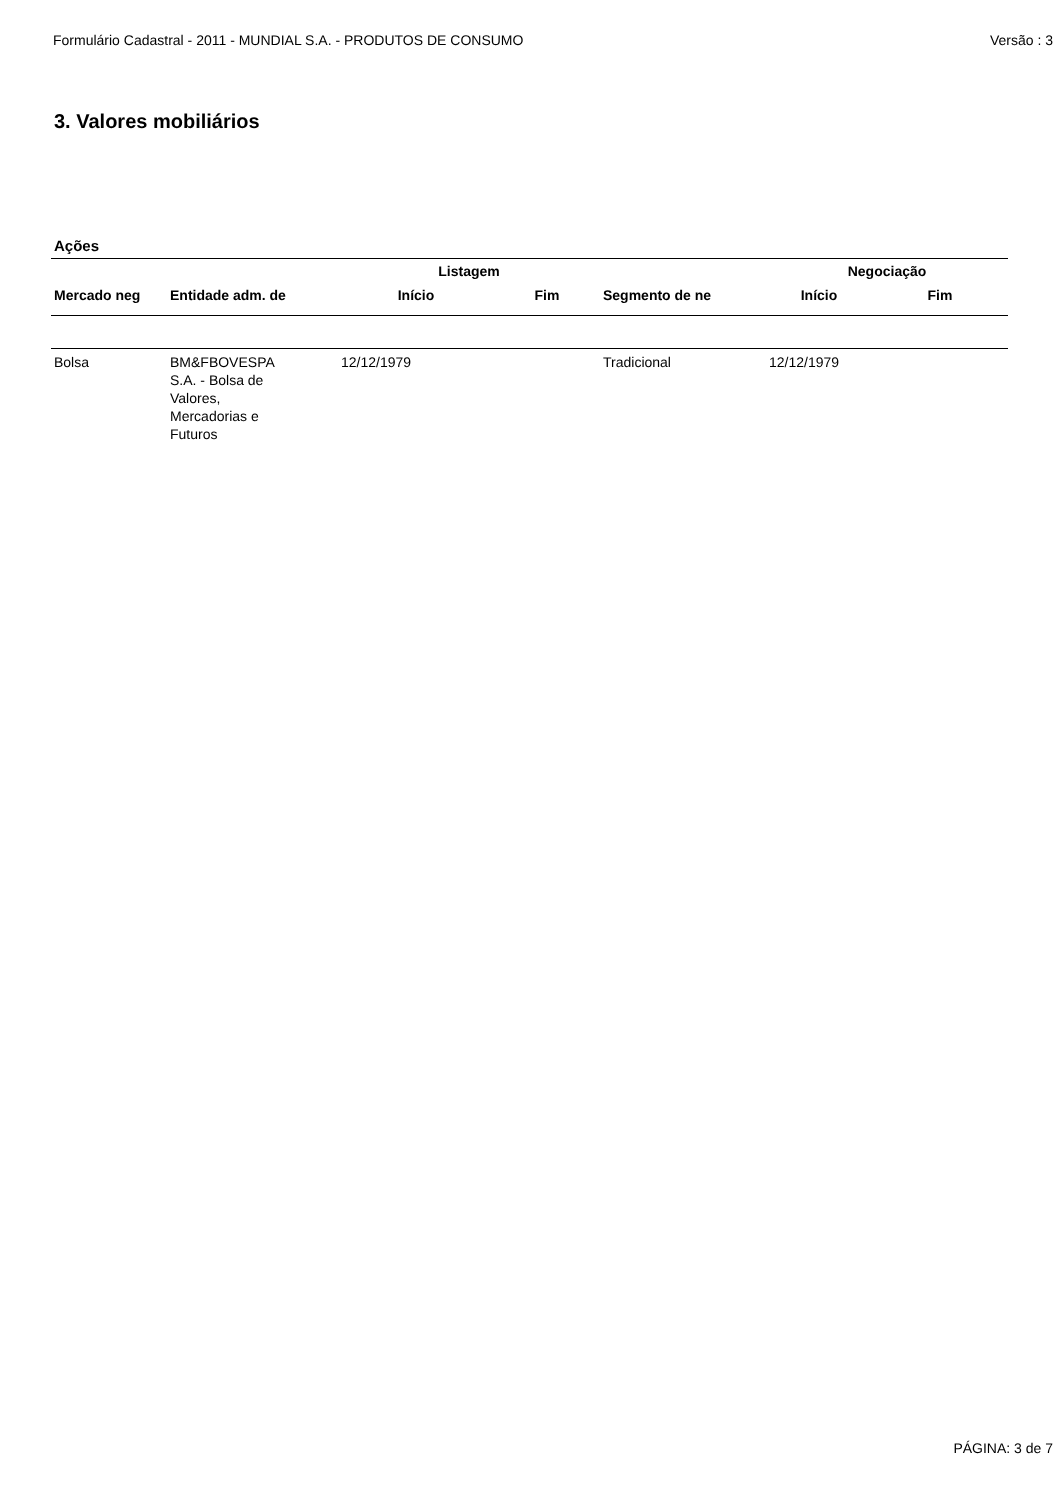Formulário Cadastral - 2011 - MUNDIAL S.A. - PRODUTOS DE CONSUMO Versão : 3
3. Valores mobiliários
Ações
| | | Listagem | | | Negociação | |
| --- | --- | --- | --- | --- | --- | --- |
| Mercado neg | Entidade adm. de | Início | Fim | Segmento de ne | Início | Fim |
| Bolsa | BM&FBOVESPA S.A. - Bolsa de Valores, Mercadorias e Futuros | 12/12/1979 | | Tradicional | 12/12/1979 | |
PÁGINA: 3 de 7